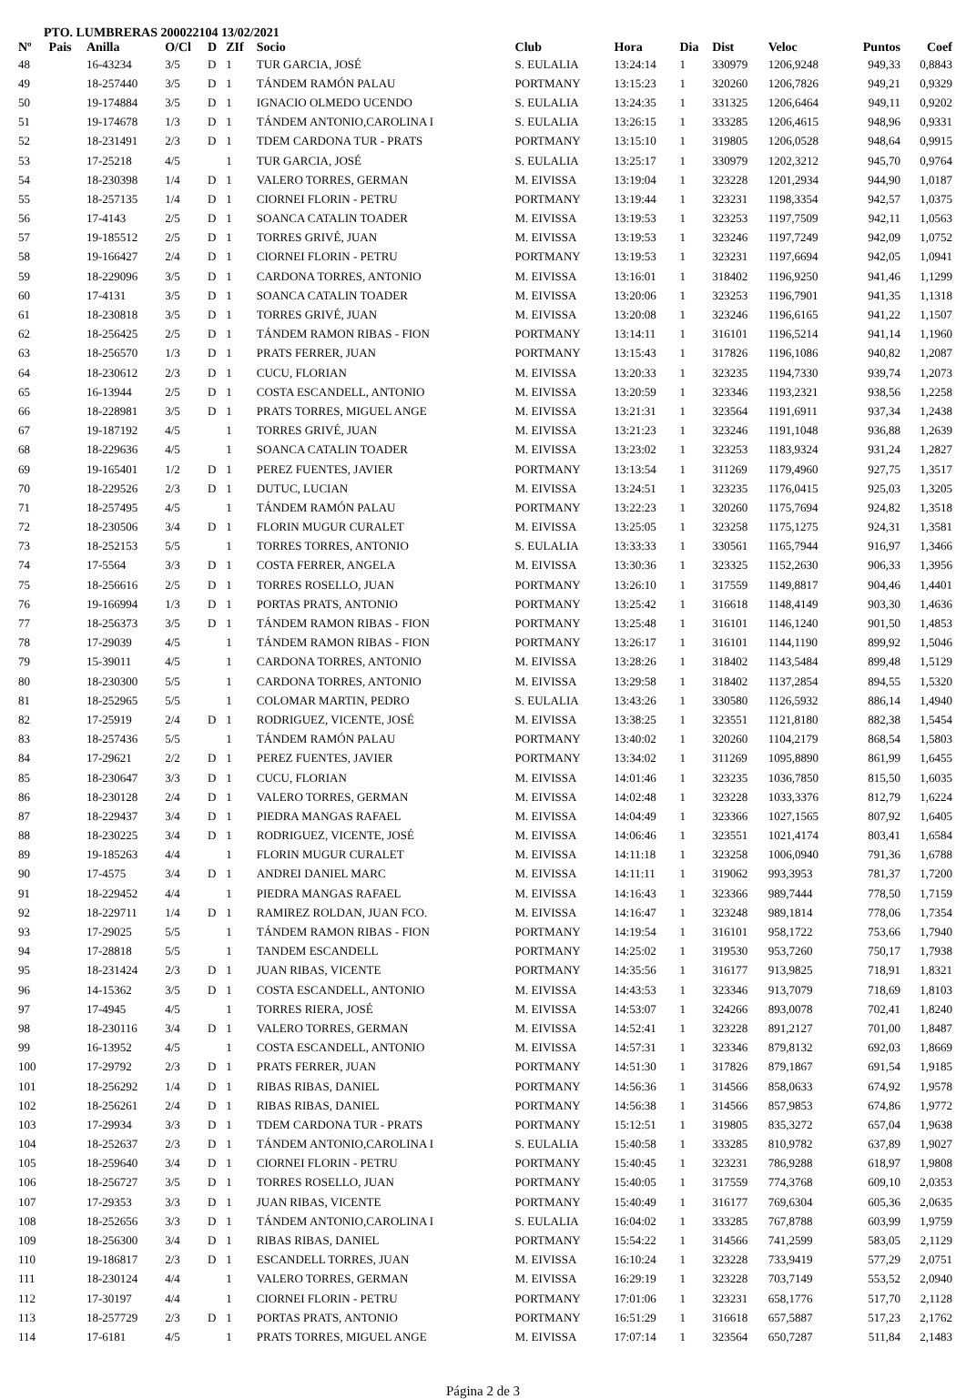PTO. LUMBRERAS 200022104 13/02/2021
| Nº | Pais | Anilla | O/Cl | D | ZIf | Socio | Club | Hora | Dia | Dist | Veloc | Puntos | Coef |
| --- | --- | --- | --- | --- | --- | --- | --- | --- | --- | --- | --- | --- | --- |
| 48 | | 16-43234 | 3/5 | D | 1 | TUR GARCIA, JOSÉ | S. EULALIA | 13:24:14 | 1 | 330979 | 1206,9248 | 949,33 | 0,8843 |
| 49 | | 18-257440 | 3/5 | D | 1 | TÁNDEM RAMÓN PALAU | PORTMANY | 13:15:23 | 1 | 320260 | 1206,7826 | 949,21 | 0,9329 |
| 50 | | 19-174884 | 3/5 | D | 1 | IGNACIO OLMEDO UCENDO | S. EULALIA | 13:24:35 | 1 | 331325 | 1206,6464 | 949,11 | 0,9202 |
| 51 | | 19-174678 | 1/3 | D | 1 | TÁNDEM ANTONIO,CAROLINA I | S. EULALIA | 13:26:15 | 1 | 333285 | 1206,4615 | 948,96 | 0,9331 |
| 52 | | 18-231491 | 2/3 | D | 1 | TDEM CARDONA TUR - PRATS | PORTMANY | 13:15:10 | 1 | 319805 | 1206,0528 | 948,64 | 0,9915 |
| 53 | | 17-25218 | 4/5 | | 1 | TUR GARCIA, JOSÉ | S. EULALIA | 13:25:17 | 1 | 330979 | 1202,3212 | 945,70 | 0,9764 |
| 54 | | 18-230398 | 1/4 | D | 1 | VALERO TORRES, GERMAN | M. EIVISSA | 13:19:04 | 1 | 323228 | 1201,2934 | 944,90 | 1,0187 |
| 55 | | 18-257135 | 1/4 | D | 1 | CIORNEI FLORIN - PETRU | PORTMANY | 13:19:44 | 1 | 323231 | 1198,3354 | 942,57 | 1,0375 |
| 56 | | 17-4143 | 2/5 | D | 1 | SOANCA CATALIN TOADER | M. EIVISSA | 13:19:53 | 1 | 323253 | 1197,7509 | 942,11 | 1,0563 |
| 57 | | 19-185512 | 2/5 | D | 1 | TORRES GRIVÉ, JUAN | M. EIVISSA | 13:19:53 | 1 | 323246 | 1197,7249 | 942,09 | 1,0752 |
| 58 | | 19-166427 | 2/4 | D | 1 | CIORNEI FLORIN - PETRU | PORTMANY | 13:19:53 | 1 | 323231 | 1197,6694 | 942,05 | 1,0941 |
| 59 | | 18-229096 | 3/5 | D | 1 | CARDONA TORRES, ANTONIO | M. EIVISSA | 13:16:01 | 1 | 318402 | 1196,9250 | 941,46 | 1,1299 |
| 60 | | 17-4131 | 3/5 | D | 1 | SOANCA CATALIN TOADER | M. EIVISSA | 13:20:06 | 1 | 323253 | 1196,7901 | 941,35 | 1,1318 |
| 61 | | 18-230818 | 3/5 | D | 1 | TORRES GRIVÉ, JUAN | M. EIVISSA | 13:20:08 | 1 | 323246 | 1196,6165 | 941,22 | 1,1507 |
| 62 | | 18-256425 | 2/5 | D | 1 | TÁNDEM RAMON RIBAS - FION | PORTMANY | 13:14:11 | 1 | 316101 | 1196,5214 | 941,14 | 1,1960 |
| 63 | | 18-256570 | 1/3 | D | 1 | PRATS FERRER, JUAN | PORTMANY | 13:15:43 | 1 | 317826 | 1196,1086 | 940,82 | 1,2087 |
| 64 | | 18-230612 | 2/3 | D | 1 | CUCU, FLORIAN | M. EIVISSA | 13:20:33 | 1 | 323235 | 1194,7330 | 939,74 | 1,2073 |
| 65 | | 16-13944 | 2/5 | D | 1 | COSTA ESCANDELL, ANTONIO | M. EIVISSA | 13:20:59 | 1 | 323346 | 1193,2321 | 938,56 | 1,2258 |
| 66 | | 18-228981 | 3/5 | D | 1 | PRATS TORRES, MIGUEL ANGE | M. EIVISSA | 13:21:31 | 1 | 323564 | 1191,6911 | 937,34 | 1,2438 |
| 67 | | 19-187192 | 4/5 | | 1 | TORRES GRIVÉ, JUAN | M. EIVISSA | 13:21:23 | 1 | 323246 | 1191,1048 | 936,88 | 1,2639 |
| 68 | | 18-229636 | 4/5 | | 1 | SOANCA CATALIN TOADER | M. EIVISSA | 13:23:02 | 1 | 323253 | 1183,9324 | 931,24 | 1,2827 |
| 69 | | 19-165401 | 1/2 | D | 1 | PEREZ FUENTES, JAVIER | PORTMANY | 13:13:54 | 1 | 311269 | 1179,4960 | 927,75 | 1,3517 |
| 70 | | 18-229526 | 2/3 | D | 1 | DUTUC, LUCIAN | M. EIVISSA | 13:24:51 | 1 | 323235 | 1176,0415 | 925,03 | 1,3205 |
| 71 | | 18-257495 | 4/5 | | 1 | TÁNDEM RAMÓN PALAU | PORTMANY | 13:22:23 | 1 | 320260 | 1175,7694 | 924,82 | 1,3518 |
| 72 | | 18-230506 | 3/4 | D | 1 | FLORIN MUGUR CURALET | M. EIVISSA | 13:25:05 | 1 | 323258 | 1175,1275 | 924,31 | 1,3581 |
| 73 | | 18-252153 | 5/5 | | 1 | TORRES TORRES, ANTONIO | S. EULALIA | 13:33:33 | 1 | 330561 | 1165,7944 | 916,97 | 1,3466 |
| 74 | | 17-5564 | 3/3 | D | 1 | COSTA FERRER, ANGELA | M. EIVISSA | 13:30:36 | 1 | 323325 | 1152,2630 | 906,33 | 1,3956 |
| 75 | | 18-256616 | 2/5 | D | 1 | TORRES ROSELLO, JUAN | PORTMANY | 13:26:10 | 1 | 317559 | 1149,8817 | 904,46 | 1,4401 |
| 76 | | 19-166994 | 1/3 | D | 1 | PORTAS PRATS, ANTONIO | PORTMANY | 13:25:42 | 1 | 316618 | 1148,4149 | 903,30 | 1,4636 |
| 77 | | 18-256373 | 3/5 | D | 1 | TÁNDEM RAMON RIBAS - FION | PORTMANY | 13:25:48 | 1 | 316101 | 1146,1240 | 901,50 | 1,4853 |
| 78 | | 17-29039 | 4/5 | | 1 | TÁNDEM RAMON RIBAS - FION | PORTMANY | 13:26:17 | 1 | 316101 | 1144,1190 | 899,92 | 1,5046 |
| 79 | | 15-39011 | 4/5 | | 1 | CARDONA TORRES, ANTONIO | M. EIVISSA | 13:28:26 | 1 | 318402 | 1143,5484 | 899,48 | 1,5129 |
| 80 | | 18-230300 | 5/5 | | 1 | CARDONA TORRES, ANTONIO | M. EIVISSA | 13:29:58 | 1 | 318402 | 1137,2854 | 894,55 | 1,5320 |
| 81 | | 18-252965 | 5/5 | | 1 | COLOMAR MARTIN, PEDRO | S. EULALIA | 13:43:26 | 1 | 330580 | 1126,5932 | 886,14 | 1,4940 |
| 82 | | 17-25919 | 2/4 | D | 1 | RODRIGUEZ, VICENTE, JOSÉ | M. EIVISSA | 13:38:25 | 1 | 323551 | 1121,8180 | 882,38 | 1,5454 |
| 83 | | 18-257436 | 5/5 | | 1 | TÁNDEM RAMÓN PALAU | PORTMANY | 13:40:02 | 1 | 320260 | 1104,2179 | 868,54 | 1,5803 |
| 84 | | 17-29621 | 2/2 | D | 1 | PEREZ FUENTES, JAVIER | PORTMANY | 13:34:02 | 1 | 311269 | 1095,8890 | 861,99 | 1,6455 |
| 85 | | 18-230647 | 3/3 | D | 1 | CUCU, FLORIAN | M. EIVISSA | 14:01:46 | 1 | 323235 | 1036,7850 | 815,50 | 1,6035 |
| 86 | | 18-230128 | 2/4 | D | 1 | VALERO TORRES, GERMAN | M. EIVISSA | 14:02:48 | 1 | 323228 | 1033,3376 | 812,79 | 1,6224 |
| 87 | | 18-229437 | 3/4 | D | 1 | PIEDRA MANGAS RAFAEL | M. EIVISSA | 14:04:49 | 1 | 323366 | 1027,1565 | 807,92 | 1,6405 |
| 88 | | 18-230225 | 3/4 | D | 1 | RODRIGUEZ, VICENTE, JOSÉ | M. EIVISSA | 14:06:46 | 1 | 323551 | 1021,4174 | 803,41 | 1,6584 |
| 89 | | 19-185263 | 4/4 | | 1 | FLORIN MUGUR CURALET | M. EIVISSA | 14:11:18 | 1 | 323258 | 1006,0940 | 791,36 | 1,6788 |
| 90 | | 17-4575 | 3/4 | D | 1 | ANDREI DANIEL MARC | M. EIVISSA | 14:11:11 | 1 | 319062 | 993,3953 | 781,37 | 1,7200 |
| 91 | | 18-229452 | 4/4 | | 1 | PIEDRA MANGAS RAFAEL | M. EIVISSA | 14:16:43 | 1 | 323366 | 989,7444 | 778,50 | 1,7159 |
| 92 | | 18-229711 | 1/4 | D | 1 | RAMIREZ ROLDAN, JUAN FCO. | M. EIVISSA | 14:16:47 | 1 | 323248 | 989,1814 | 778,06 | 1,7354 |
| 93 | | 17-29025 | 5/5 | | 1 | TÁNDEM RAMON RIBAS - FION | PORTMANY | 14:19:54 | 1 | 316101 | 958,1722 | 753,66 | 1,7940 |
| 94 | | 17-28818 | 5/5 | | 1 | TANDEM ESCANDELL | PORTMANY | 14:25:02 | 1 | 319530 | 953,7260 | 750,17 | 1,7938 |
| 95 | | 18-231424 | 2/3 | D | 1 | JUAN RIBAS, VICENTE | PORTMANY | 14:35:56 | 1 | 316177 | 913,9825 | 718,91 | 1,8321 |
| 96 | | 14-15362 | 3/5 | D | 1 | COSTA ESCANDELL, ANTONIO | M. EIVISSA | 14:43:53 | 1 | 323346 | 913,7079 | 718,69 | 1,8103 |
| 97 | | 17-4945 | 4/5 | | 1 | TORRES RIERA, JOSÉ | M. EIVISSA | 14:53:07 | 1 | 324266 | 893,0078 | 702,41 | 1,8240 |
| 98 | | 18-230116 | 3/4 | D | 1 | VALERO TORRES, GERMAN | M. EIVISSA | 14:52:41 | 1 | 323228 | 891,2127 | 701,00 | 1,8487 |
| 99 | | 16-13952 | 4/5 | | 1 | COSTA ESCANDELL, ANTONIO | M. EIVISSA | 14:57:31 | 1 | 323346 | 879,8132 | 692,03 | 1,8669 |
| 100 | | 17-29792 | 2/3 | D | 1 | PRATS FERRER, JUAN | PORTMANY | 14:51:30 | 1 | 317826 | 879,1867 | 691,54 | 1,9185 |
| 101 | | 18-256292 | 1/4 | D | 1 | RIBAS RIBAS, DANIEL | PORTMANY | 14:56:36 | 1 | 314566 | 858,0633 | 674,92 | 1,9578 |
| 102 | | 18-256261 | 2/4 | D | 1 | RIBAS RIBAS, DANIEL | PORTMANY | 14:56:38 | 1 | 314566 | 857,9853 | 674,86 | 1,9772 |
| 103 | | 17-29934 | 3/3 | D | 1 | TDEM CARDONA TUR - PRATS | PORTMANY | 15:12:51 | 1 | 319805 | 835,3272 | 657,04 | 1,9638 |
| 104 | | 18-252637 | 2/3 | D | 1 | TÁNDEM ANTONIO,CAROLINA I | S. EULALIA | 15:40:58 | 1 | 333285 | 810,9782 | 637,89 | 1,9027 |
| 105 | | 18-259640 | 3/4 | D | 1 | CIORNEI FLORIN - PETRU | PORTMANY | 15:40:45 | 1 | 323231 | 786,9288 | 618,97 | 1,9808 |
| 106 | | 18-256727 | 3/5 | D | 1 | TORRES ROSELLO, JUAN | PORTMANY | 15:40:05 | 1 | 317559 | 774,3768 | 609,10 | 2,0353 |
| 107 | | 17-29353 | 3/3 | D | 1 | JUAN RIBAS, VICENTE | PORTMANY | 15:40:49 | 1 | 316177 | 769,6304 | 605,36 | 2,0635 |
| 108 | | 18-252656 | 3/3 | D | 1 | TÁNDEM ANTONIO,CAROLINA I | S. EULALIA | 16:04:02 | 1 | 333285 | 767,8788 | 603,99 | 1,9759 |
| 109 | | 18-256300 | 3/4 | D | 1 | RIBAS RIBAS, DANIEL | PORTMANY | 15:54:22 | 1 | 314566 | 741,2599 | 583,05 | 2,1129 |
| 110 | | 19-186817 | 2/3 | D | 1 | ESCANDELL TORRES, JUAN | M. EIVISSA | 16:10:24 | 1 | 323228 | 733,9419 | 577,29 | 2,0751 |
| 111 | | 18-230124 | 4/4 | | 1 | VALERO TORRES, GERMAN | M. EIVISSA | 16:29:19 | 1 | 323228 | 703,7149 | 553,52 | 2,0940 |
| 112 | | 17-30197 | 4/4 | | 1 | CIORNEI FLORIN - PETRU | PORTMANY | 17:01:06 | 1 | 323231 | 658,1776 | 517,70 | 2,1128 |
| 113 | | 18-257729 | 2/3 | D | 1 | PORTAS PRATS, ANTONIO | PORTMANY | 16:51:29 | 1 | 316618 | 657,5887 | 517,23 | 2,1762 |
| 114 | | 17-6181 | 4/5 | | 1 | PRATS TORRES, MIGUEL ANGE | M. EIVISSA | 17:07:14 | 1 | 323564 | 650,7287 | 511,84 | 2,1483 |
Página 2 de 3